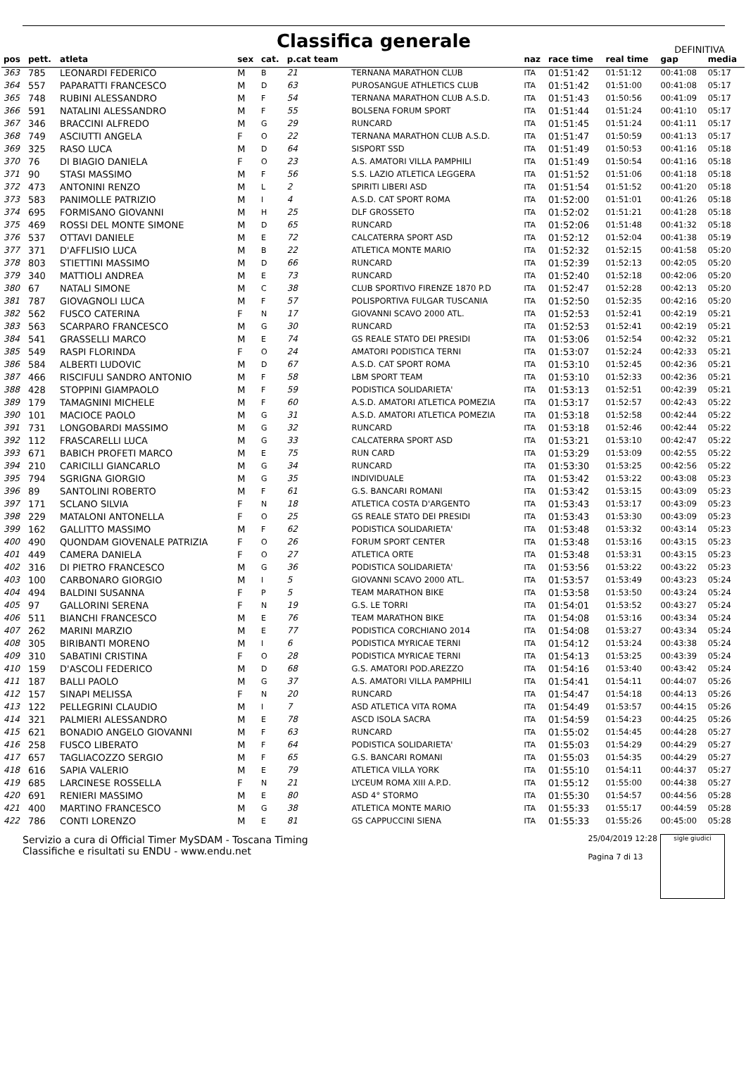Classifica generale
DEFINITIVA
| pos | pett. | atleta | sex | cat. | p.cat team | | naz | race time | real time | gap | media |
| --- | --- | --- | --- | --- | --- | --- | --- | --- | --- | --- | --- |
| 363 | 785 | LEONARDI FEDERICO | M | B | 21 | TERNANA MARATHON CLUB | ITA | 01:51:42 | 01:51:12 | 00:41:08 | 05:17 |
| 364 | 557 | PAPARATTI FRANCESCO | M | D | 63 | PUROSANGUE ATHLETICS CLUB | ITA | 01:51:42 | 01:51:00 | 00:41:08 | 05:17 |
| 365 | 748 | RUBINI ALESSANDRO | M | F | 54 | TERNANA MARATHON CLUB A.S.D. | ITA | 01:51:43 | 01:50:56 | 00:41:09 | 05:17 |
| 366 | 591 | NATALINI ALESSANDRO | M | F | 55 | BOLSENA FORUM SPORT | ITA | 01:51:44 | 01:51:24 | 00:41:10 | 05:17 |
| 367 | 346 | BRACCINI ALFREDO | M | G | 29 | RUNCARD | ITA | 01:51:45 | 01:51:24 | 00:41:11 | 05:17 |
| 368 | 749 | ASCIUTTI ANGELA | F | O | 22 | TERNANA MARATHON CLUB A.S.D. | ITA | 01:51:47 | 01:50:59 | 00:41:13 | 05:17 |
| 369 | 325 | RASO LUCA | M | D | 64 | SISPORT SSD | ITA | 01:51:49 | 01:50:53 | 00:41:16 | 05:18 |
| 370 | 76 | DI BIAGIO DANIELA | F | O | 23 | A.S. AMATORI VILLA PAMPHILI | ITA | 01:51:49 | 01:50:54 | 00:41:16 | 05:18 |
| 371 | 90 | STASI MASSIMO | M | F | 56 | S.S. LAZIO ATLETICA LEGGERA | ITA | 01:51:52 | 01:51:06 | 00:41:18 | 05:18 |
| 372 | 473 | ANTONINI RENZO | M | L | 2 | SPIRITI LIBERI ASD | ITA | 01:51:54 | 01:51:52 | 00:41:20 | 05:18 |
| 373 | 583 | PANIMOLLE PATRIZIO | M | I | 4 | A.S.D. CAT SPORT ROMA | ITA | 01:52:00 | 01:51:01 | 00:41:26 | 05:18 |
| 374 | 695 | FORMISANO GIOVANNI | M | H | 25 | DLF GROSSETO | ITA | 01:52:02 | 01:51:21 | 00:41:28 | 05:18 |
| 375 | 469 | ROSSI DEL MONTE SIMONE | M | D | 65 | RUNCARD | ITA | 01:52:06 | 01:51:48 | 00:41:32 | 05:18 |
| 376 | 537 | OTTAVI DANIELE | M | E | 72 | CALCATERRA SPORT ASD | ITA | 01:52:12 | 01:52:04 | 00:41:38 | 05:19 |
| 377 | 371 | D'AFFLISIO LUCA | M | B | 22 | ATLETICA MONTE MARIO | ITA | 01:52:32 | 01:52:15 | 00:41:58 | 05:20 |
| 378 | 803 | STIETTINI MASSIMO | M | D | 66 | RUNCARD | ITA | 01:52:39 | 01:52:13 | 00:42:05 | 05:20 |
| 379 | 340 | MATTIOLI ANDREA | M | E | 73 | RUNCARD | ITA | 01:52:40 | 01:52:18 | 00:42:06 | 05:20 |
| 380 | 67 | NATALI SIMONE | M | C | 38 | CLUB SPORTIVO FIRENZE 1870 P.D | ITA | 01:52:47 | 01:52:28 | 00:42:13 | 05:20 |
| 381 | 787 | GIOVAGNOLI LUCA | M | F | 57 | POLISPORTIVA FULGAR TUSCANIA | ITA | 01:52:50 | 01:52:35 | 00:42:16 | 05:20 |
| 382 | 562 | FUSCO CATERINA | F | N | 17 | GIOVANNI SCAVO 2000 ATL. | ITA | 01:52:53 | 01:52:41 | 00:42:19 | 05:21 |
| 383 | 563 | SCARPARO FRANCESCO | M | G | 30 | RUNCARD | ITA | 01:52:53 | 01:52:41 | 00:42:19 | 05:21 |
| 384 | 541 | GRASSELLI MARCO | M | E | 74 | GS REALE STATO DEI PRESIDI | ITA | 01:53:06 | 01:52:54 | 00:42:32 | 05:21 |
| 385 | 549 | RASPI FLORINDA | F | O | 24 | AMATORI PODISTICA TERNI | ITA | 01:53:07 | 01:52:24 | 00:42:33 | 05:21 |
| 386 | 584 | ALBERTI LUDOVIC | M | D | 67 | A.S.D. CAT SPORT ROMA | ITA | 01:53:10 | 01:52:45 | 00:42:36 | 05:21 |
| 387 | 466 | RISCIFULI SANDRO ANTONIO | M | F | 58 | LBM SPORT TEAM | ITA | 01:53:10 | 01:52:33 | 00:42:36 | 05:21 |
| 388 | 428 | STOPPINI GIAMPAOLO | M | F | 59 | PODISTICA SOLIDARIETA' | ITA | 01:53:13 | 01:52:51 | 00:42:39 | 05:21 |
| 389 | 179 | TAMAGNINI MICHELE | M | F | 60 | A.S.D. AMATORI ATLETICA POMEZIA | ITA | 01:53:17 | 01:52:57 | 00:42:43 | 05:22 |
| 390 | 101 | MACIOCE PAOLO | M | G | 31 | A.S.D. AMATORI ATLETICA POMEZIA | ITA | 01:53:18 | 01:52:58 | 00:42:44 | 05:22 |
| 391 | 731 | LONGOBARDI MASSIMO | M | G | 32 | RUNCARD | ITA | 01:53:18 | 01:52:46 | 00:42:44 | 05:22 |
| 392 | 112 | FRASCARELLI LUCA | M | G | 33 | CALCATERRA SPORT ASD | ITA | 01:53:21 | 01:53:10 | 00:42:47 | 05:22 |
| 393 | 671 | BABICH PROFETI MARCO | M | E | 75 | RUN CARD | ITA | 01:53:29 | 01:53:09 | 00:42:55 | 05:22 |
| 394 | 210 | CARICILLI GIANCARLO | M | G | 34 | RUNCARD | ITA | 01:53:30 | 01:53:25 | 00:42:56 | 05:22 |
| 395 | 794 | SGRIGNA GIORGIO | M | G | 35 | INDIVIDUALE | ITA | 01:53:42 | 01:53:22 | 00:43:08 | 05:23 |
| 396 | 89 | SANTOLINI ROBERTO | M | F | 61 | G.S. BANCARI ROMANI | ITA | 01:53:42 | 01:53:15 | 00:43:09 | 05:23 |
| 397 | 171 | SCLANO SILVIA | F | N | 18 | ATLETICA COSTA D'ARGENTO | ITA | 01:53:43 | 01:53:17 | 00:43:09 | 05:23 |
| 398 | 229 | MATALONI ANTONELLA | F | O | 25 | GS REALE STATO DEI PRESIDI | ITA | 01:53:43 | 01:53:30 | 00:43:09 | 05:23 |
| 399 | 162 | GALLITTO MASSIMO | M | F | 62 | PODISTICA SOLIDARIETA' | ITA | 01:53:48 | 01:53:32 | 00:43:14 | 05:23 |
| 400 | 490 | QUONDAM GIOVENALE PATRIZIA | F | O | 26 | FORUM SPORT CENTER | ITA | 01:53:48 | 01:53:16 | 00:43:15 | 05:23 |
| 401 | 449 | CAMERA DANIELA | F | O | 27 | ATLETICA ORTE | ITA | 01:53:48 | 01:53:31 | 00:43:15 | 05:23 |
| 402 | 316 | DI PIETRO FRANCESCO | M | G | 36 | PODISTICA SOLIDARIETA' | ITA | 01:53:56 | 01:53:22 | 00:43:22 | 05:23 |
| 403 | 100 | CARBONARO GIORGIO | M | I | 5 | GIOVANNI SCAVO 2000 ATL. | ITA | 01:53:57 | 01:53:49 | 00:43:23 | 05:24 |
| 404 | 494 | BALDINI SUSANNA | F | P | 5 | TEAM MARATHON BIKE | ITA | 01:53:58 | 01:53:50 | 00:43:24 | 05:24 |
| 405 | 97 | GALLORINI SERENA | F | N | 19 | G.S. LE TORRI | ITA | 01:54:01 | 01:53:52 | 00:43:27 | 05:24 |
| 406 | 511 | BIANCHI FRANCESCO | M | E | 76 | TEAM MARATHON BIKE | ITA | 01:54:08 | 01:53:16 | 00:43:34 | 05:24 |
| 407 | 262 | MARINI MARZIO | M | E | 77 | PODISTICA CORCHIANO 2014 | ITA | 01:54:08 | 01:53:27 | 00:43:34 | 05:24 |
| 408 | 305 | BIRIBANTI MORENO | M | I | 6 | PODISTICA MYRICAE TERNI | ITA | 01:54:12 | 01:53:24 | 00:43:38 | 05:24 |
| 409 | 310 | SABATINI CRISTINA | F | O | 28 | PODISTICA MYRICAE TERNI | ITA | 01:54:13 | 01:53:25 | 00:43:39 | 05:24 |
| 410 | 159 | D'ASCOLI FEDERICO | M | D | 68 | G.S. AMATORI POD.AREZZO | ITA | 01:54:16 | 01:53:40 | 00:43:42 | 05:24 |
| 411 | 187 | BALLI PAOLO | M | G | 37 | A.S. AMATORI VILLA PAMPHILI | ITA | 01:54:41 | 01:54:11 | 00:44:07 | 05:26 |
| 412 | 157 | SINAPI MELISSA | F | N | 20 | RUNCARD | ITA | 01:54:47 | 01:54:18 | 00:44:13 | 05:26 |
| 413 | 122 | PELLEGRINI CLAUDIO | M | I | 7 | ASD ATLETICA VITA ROMA | ITA | 01:54:49 | 01:53:57 | 00:44:15 | 05:26 |
| 414 | 321 | PALMIERI ALESSANDRO | M | E | 78 | ASCD ISOLA SACRA | ITA | 01:54:59 | 01:54:23 | 00:44:25 | 05:26 |
| 415 | 621 | BONADIO ANGELO GIOVANNI | M | F | 63 | RUNCARD | ITA | 01:55:02 | 01:54:45 | 00:44:28 | 05:27 |
| 416 | 258 | FUSCO LIBERATO | M | F | 64 | PODISTICA SOLIDARIETA' | ITA | 01:55:03 | 01:54:29 | 00:44:29 | 05:27 |
| 417 | 657 | TAGLIACOZZO SERGIO | M | F | 65 | G.S. BANCARI ROMANI | ITA | 01:55:03 | 01:54:35 | 00:44:29 | 05:27 |
| 418 | 616 | SAPIA VALERIO | M | E | 79 | ATLETICA VILLA YORK | ITA | 01:55:10 | 01:54:11 | 00:44:37 | 05:27 |
| 419 | 685 | LARCINESE ROSSELLA | F | N | 21 | LYCEUM ROMA XIII A.P.D. | ITA | 01:55:12 | 01:55:00 | 00:44:38 | 05:27 |
| 420 | 691 | RENIERI MASSIMO | M | E | 80 | ASD 4° STORMO | ITA | 01:55:30 | 01:54:57 | 00:44:56 | 05:28 |
| 421 | 400 | MARTINO FRANCESCO | M | G | 38 | ATLETICA MONTE MARIO | ITA | 01:55:33 | 01:55:17 | 00:44:59 | 05:28 |
| 422 | 786 | CONTI LORENZO | M | E | 81 | GS CAPPUCCINI SIENA | ITA | 01:55:33 | 01:55:26 | 00:45:00 | 05:28 |
Servizio a cura di Official Timer MySDAM - Toscana Timing
Classifiche e risultati su ENDU - www.endu.net
25/04/2019 12:28
Pagina 7 di 13
sigle giudici